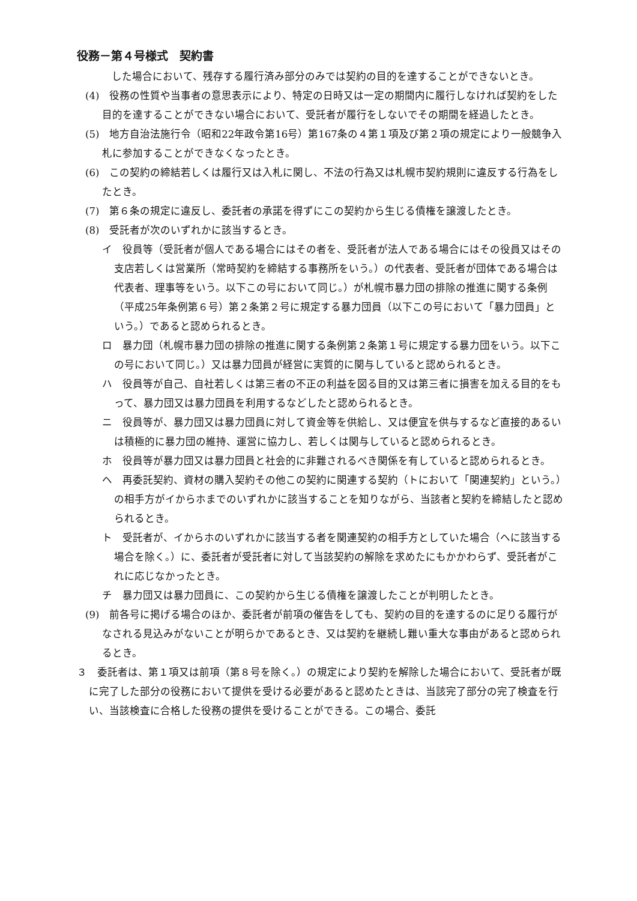役務－第４号様式　契約書
した場合において、残存する履行済み部分のみでは契約の目的を達することができないとき。
(4)　役務の性質や当事者の意思表示により、特定の日時又は一定の期間内に履行しなければ契約をした目的を達することができない場合において、受託者が履行をしないでその期間を経過したとき。
(5)　地方自治法施行令（昭和22年政令第16号）第167条の４第１項及び第２項の規定により一般競争入札に参加することができなくなったとき。
(6)　この契約の締結若しくは履行又は入札に関し、不法の行為又は札幌市契約規則に違反する行為をしたとき。
(7)　第６条の規定に違反し、委託者の承諾を得ずにこの契約から生じる債権を譲渡したとき。
(8)　受託者が次のいずれかに該当するとき。
イ　役員等（受託者が個人である場合にはその者を、受託者が法人である場合にはその役員又はその支店若しくは営業所（常時契約を締結する事務所をいう。）の代表者、受託者が団体である場合は代表者、理事等をいう。以下この号において同じ。）が札幌市暴力団の排除の推進に関する条例（平成25年条例第６号）第２条第２号に規定する暴力団員（以下この号において「暴力団員」という。）であると認められるとき。
ロ　暴力団（札幌市暴力団の排除の推進に関する条例第２条第１号に規定する暴力団をいう。以下この号において同じ。）又は暴力団員が経営に実質的に関与していると認められるとき。
ハ　役員等が自己、自社若しくは第三者の不正の利益を図る目的又は第三者に損害を加える目的をもって、暴力団又は暴力団員を利用するなどしたと認められるとき。
ニ　役員等が、暴力団又は暴力団員に対して資金等を供給し、又は便宜を供与するなど直接的あるいは積極的に暴力団の維持、運営に協力し、若しくは関与していると認められるとき。
ホ　役員等が暴力団又は暴力団員と社会的に非難されるべき関係を有していると認められるとき。
ヘ　再委託契約、資材の購入契約その他この契約に関連する契約（トにおいて「関連契約」という。）の相手方がイからホまでのいずれかに該当することを知りながら、当該者と契約を締結したと認められるとき。
ト　受託者が、イからホのいずれかに該当する者を関連契約の相手方としていた場合（ヘに該当する場合を除く。）に、委託者が受託者に対して当該契約の解除を求めたにもかかわらず、受託者がこれに応じなかったとき。
チ　暴力団又は暴力団員に、この契約から生じる債権を譲渡したことが判明したとき。
(9)　前各号に掲げる場合のほか、委託者が前項の催告をしても、契約の目的を達するのに足りる履行がなされる見込みがないことが明らかであるとき、又は契約を継続し難い重大な事由があると認められるとき。
３　委託者は、第１項又は前項（第８号を除く。）の規定により契約を解除した場合において、受託者が既に完了した部分の役務において提供を受ける必要があると認めたときは、当該完了部分の完了検査を行い、当該検査に合格した役務の提供を受けることができる。この場合、委託